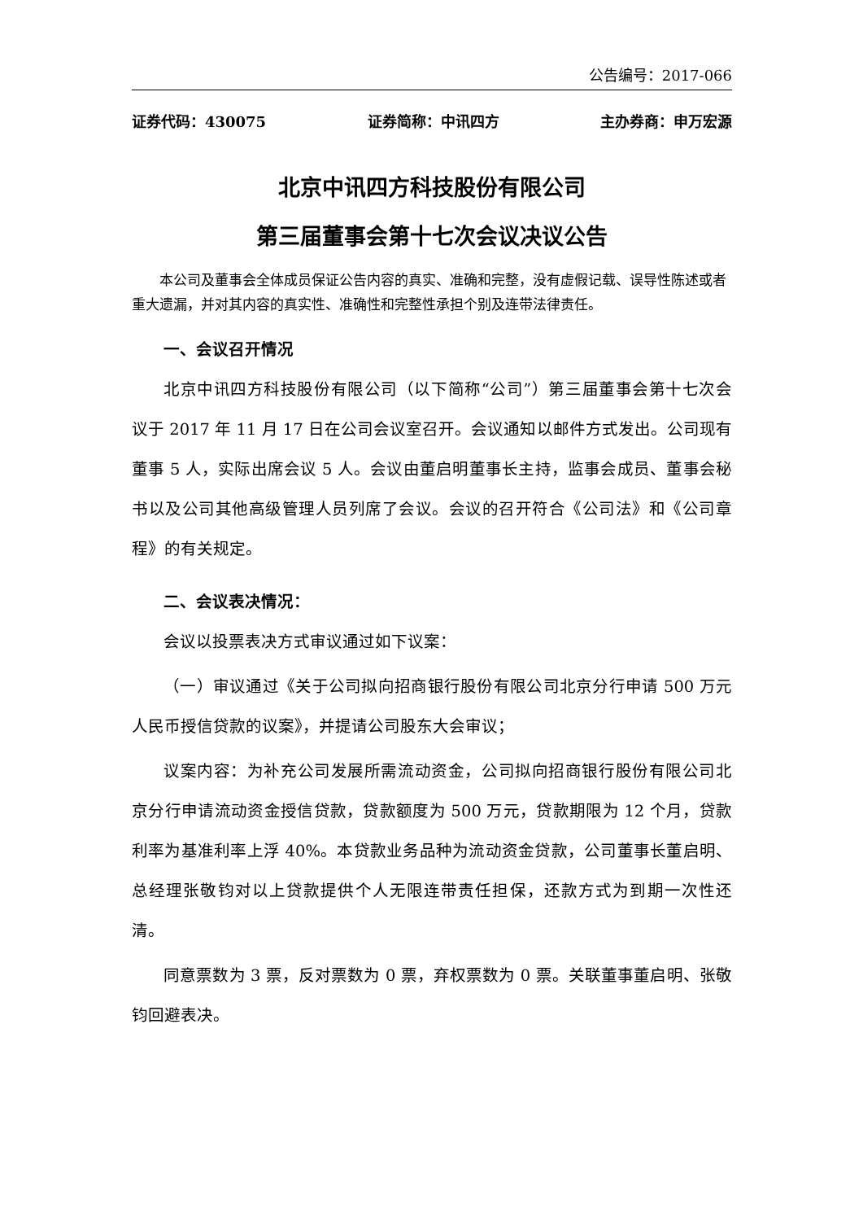公告编号：2017-066
证券代码：430075 证券简称：中讯四方 主办券商：申万宏源
北京中讯四方科技股份有限公司
第三届董事会第十七次会议决议公告
本公司及董事会全体成员保证公告内容的真实、准确和完整，没有虚假记载、误导性陈述或者重大遗漏，并对其内容的真实性、准确性和完整性承担个别及连带法律责任。
一、会议召开情况
北京中讯四方科技股份有限公司（以下简称“公司”）第三届董事会第十七次会议于 2017 年 11 月 17 日在公司会议室召开。会议通知以邮件方式发出。公司现有董事 5 人，实际出席会议 5 人。会议由董启明董事长主持，监事会成员、董事会秘书以及公司其他高级管理人员列席了会议。会议的召开符合《公司法》和《公司章程》的有关规定。
二、会议表决情况：
会议以投票表决方式审议通过如下议案：
（一）审议通过《关于公司拟向招商银行股份有限公司北京分行申请 500 万元人民币授信贷款的议案》，并提请公司股东大会审议；
议案内容：为补充公司发展所需流动资金，公司拟向招商银行股份有限公司北京分行申请流动资金授信贷款，贷款额度为 500 万元，贷款期限为 12 个月，贷款利率为基准利率上浮 40%。本贷款业务品种为流动资金贷款，公司董事长董启明、总经理张敬钧对以上贷款提供个人无限连带责任担保，还款方式为到期一次性还清。
同意票数为 3 票，反对票数为 0 票，弃权票数为 0 票。关联董事董启明、张敬钧回避表决。